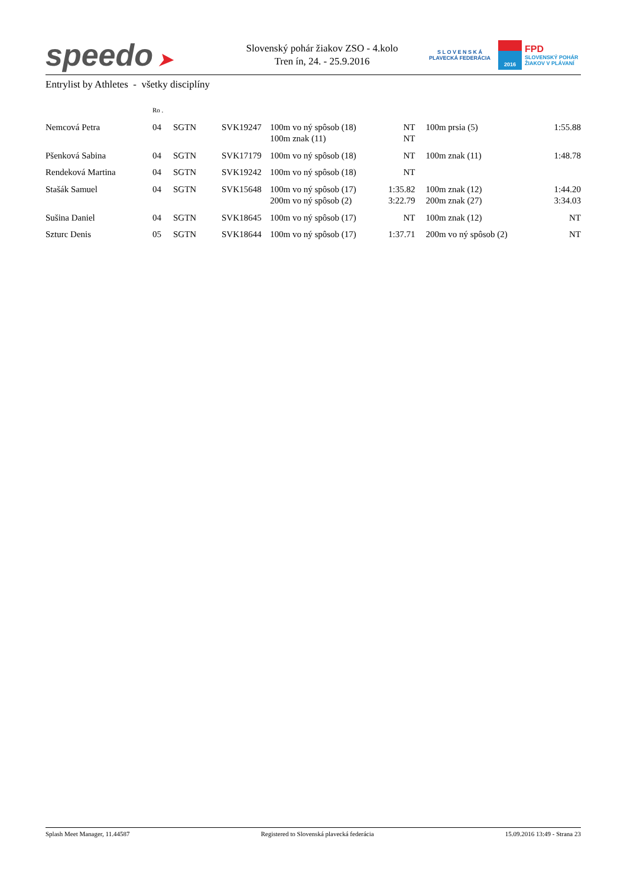speedo ➤
Slovenský pohár žiakov ZSO - 4.kolo
Tren ín, 24. - 25.9.2016
S L O V E N S K Á
PLAVECKÁ FEDERÁCIA
2016
FPD
SLOVENSKÝ POHÁR
ŽIAKOV V PLÁVANÍ
Entrylist by Athletes - všetky disciplíny
| | Ro . | | | | | | | |
| Nemcová Petra | 04 | SGTN | SVK19247 | 100m vo ný spôsob (18) 100m znak (11) | NT NT | | 100m prsia (5) | 1:55.88 |
| Pšenková Sabina | 04 | SGTN | SVK17179 | 100m vo ný spôsob (18) | NT | | 100m znak (11) | 1:48.78 |
| Rendeková Martina | 04 | SGTN | SVK19242 | 100m vo ný spôsob (18) | NT | | | |
| Stašák Samuel | 04 | SGTN | SVK15648 | 100m vo ný spôsob (17) 200m vo ný spôsob (2) | 1:35.82 3:22.79 | | 100m znak (12) 200m znak (27) | 1:44.20 3:34.03 |
| Sušina Daniel | 04 | SGTN | SVK18645 | 100m vo ný spôsob (17) | NT | | 100m znak (12) | NT |
| Szturc Denis | 05 | SGTN | SVK18644 | 100m vo ný spôsob (17) | 1:37.71 | | 200m vo ný spôsob (2) | NT |
Splash Meet Manager, 11.44587 Registered to Slovenská plavecká federácia 15.09.2016 13:49 - Strana 23